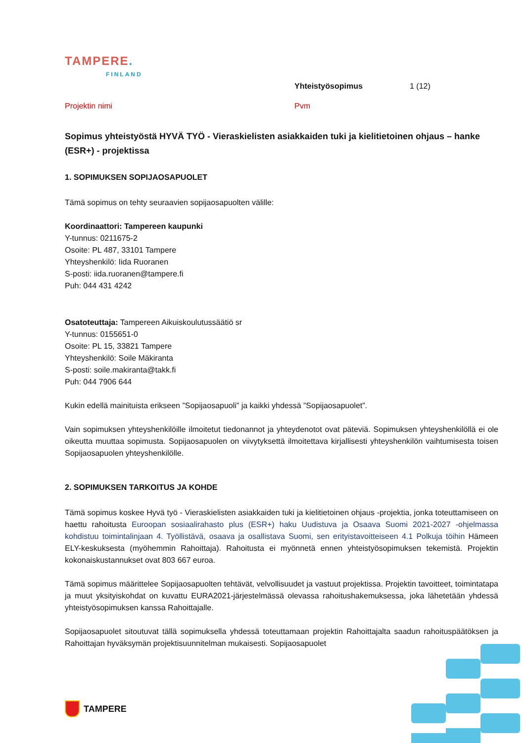TAMPERE.
FINLAND
Yhteistyösopimus 1 (12)
Projektin nimi Pvm
Sopimus yhteistyöstä HYVÄ TYÖ - Vieraskielisten asiakkaiden tuki ja kielitietoinen ohjaus – hanke (ESR+) - projektissa
1. SOPIMUKSEN SOPIJAOSAPUOLET
Tämä sopimus on tehty seuraavien sopijaosapuolten välille:
Koordinaattori: Tampereen kaupunki
Y-tunnus: 0211675-2
Osoite: PL 487, 33101 Tampere
Yhteyshenkilö: Iida Ruoranen
S-posti: iida.ruoranen@tampere.fi
Puh: 044 431 4242
Osatoteuttaja: Tampereen Aikuiskoulutussäätiö sr
Y-tunnus: 0155651-0
Osoite: PL 15, 33821 Tampere
Yhteyshenkilö: Soile Mäkiranta
S-posti: soile.makiranta@takk.fi
Puh: 044 7906 644
Kukin edellä mainituista erikseen ”Sopijaosapuoli” ja kaikki yhdessä ”Sopijaosapuolet”.
Vain sopimuksen yhteyshenkilöille ilmoitetut tiedonannot ja yhteydenotot ovat päteviä. Sopimuksen yhteyshenkilöllä ei ole oikeutta muuttaa sopimusta. Sopijaosapuolen on viivytyksettä ilmoitettava kirjallisesti yhteyshenkilön vaihtumisesta toisen Sopijaosapuolen yhteyshenkilölle.
2. SOPIMUKSEN TARKOITUS JA KOHDE
Tämä sopimus koskee Hyvä työ - Vieraskielisten asiakkaiden tuki ja kielitietoinen ohjaus -projektia, jonka toteuttamiseen on haettu rahoitusta Euroopan sosiaalirahasto plus (ESR+) haku Uudistuva ja Osaava Suomi 2021-2027 -ohjelmassa kohdistuu toimintalinjaan 4. Työllistävä, osaava ja osallistava Suomi, sen erityistavoitteiseen 4.1 Polkuja töihin Hämeen ELY-keskuksesta (myöhemmin Rahoittaja). Rahoitusta ei myönnetä ennen yhteistyösopimuksen tekemistä. Projektin kokonaiskustannukset ovat 803 667 euroa.
Tämä sopimus määrittelee Sopijaosapuolten tehtävät, velvollisuudet ja vastuut projektissa. Projektin tavoitteet, toimintatapa ja muut yksityiskohdat on kuvattu EURA2021-järjestelmässä olevassa rahoitushakemuksessa, joka lähetetään yhdessä yhteistyösopimuksen kanssa Rahoittajalle.
Sopijaosapuolet sitoutuvat tällä sopimuksella yhdessä toteuttamaan projektin Rahoittajalta saadun rahoituspäätöksen ja Rahoittajan hyväksymän projektisuunnitelman mukaisesti. Sopijaosapuolet
TAMPERE